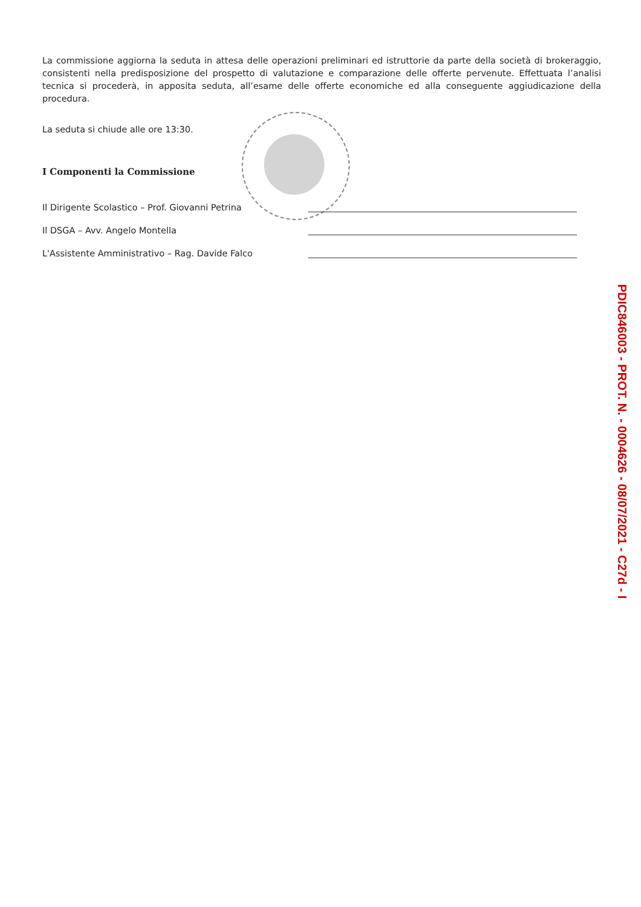La commissione aggiorna la seduta in attesa delle operazioni preliminari ed istruttorie da parte della società di brokeraggio, consistenti nella predisposizione del prospetto di valutazione e comparazione delle offerte pervenute. Effettuata l’analisi tecnica si procederà, in apposita seduta, all’esame delle offerte economiche ed alla conseguente aggiudicazione della procedura.
La seduta si chiude alle ore 13:30.
I Componenti la Commissione
Il Dirigente Scolastico – Prof. Giovanni Petrina
Il DSGA – Avv. Angelo Montella
L'Assistente Amministrativo – Rag. Davide Falco
PDIC846003 - PROT. N. - 0004626 - 08/07/2021 - C27d - I